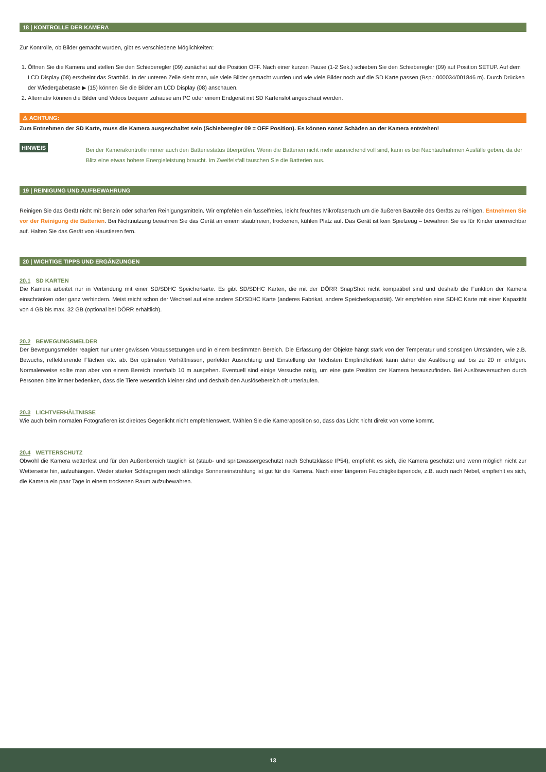18 | KONTROLLE DER KAMERA
Zur Kontrolle, ob Bilder gemacht wurden, gibt es verschiedene Möglichkeiten:
1. Öffnen Sie die Kamera und stellen Sie den Schieberegler (09) zunächst auf die Position OFF. Nach einer kurzen Pause (1-2 Sek.) schieben Sie den Schieberegler (09) auf Position SETUP. Auf dem LCD Display (08) erscheint das Startbild. In der unteren Zeile sieht man, wie viele Bilder gemacht wurden und wie viele Bilder noch auf die SD Karte passen (Bsp.: 000034/001846 m). Durch Drücken der Wiedergabetaste ▶ (15) können Sie die Bilder am LCD Display (08) anschauen.
2. Alternativ können die Bilder und Videos bequem zuhause am PC oder einem Endgerät mit SD Kartenslot angeschaut werden.
⚠ ACHTUNG:
Zum Entnehmen der SD Karte, muss die Kamera ausgeschaltet sein (Schieberegler 09 = OFF Position). Es können sonst Schäden an der Kamera entstehen!
HINWEIS
Bei der Kamerakontrolle immer auch den Batteriestatus überprüfen. Wenn die Batterien nicht mehr ausreichend voll sind, kann es bei Nachtaufnahmen Ausfälle geben, da der Blitz eine etwas höhere Energieleistung braucht. Im Zweifelsfall tauschen Sie die Batterien aus.
19 | REINIGUNG UND AUFBEWAHRUNG
Reinigen Sie das Gerät nicht mit Benzin oder scharfen Reinigungsmitteln. Wir empfehlen ein fusselfreies, leicht feuchtes Mikrofasertuch um die äußeren Bauteile des Geräts zu reinigen. Entnehmen Sie vor der Reinigung die Batterien. Bei Nichtnutzung bewahren Sie das Gerät an einem staubfreien, trockenen, kühlen Platz auf. Das Gerät ist kein Spielzeug – bewahren Sie es für Kinder unerreichbar auf. Halten Sie das Gerät von Haustieren fern.
20 | WICHTIGE TIPPS UND ERGÄNZUNGEN
20.1 SD KARTEN
Die Kamera arbeitet nur in Verbindung mit einer SD/SDHC Speicherkarte. Es gibt SD/SDHC Karten, die mit der DÖRR SnapShot nicht kompatibel sind und deshalb die Funktion der Kamera einschränken oder ganz verhindern. Meist reicht schon der Wechsel auf eine andere SD/SDHC Karte (anderes Fabrikat, andere Speicherkapazität). Wir empfehlen eine SDHC Karte mit einer Kapazität von 4 GB bis max. 32 GB (optional bei DÖRR erhältlich).
20.2 BEWEGUNGSMELDER
Der Bewegungsmelder reagiert nur unter gewissen Voraussetzungen und in einem bestimmten Bereich. Die Erfassung der Objekte hängt stark von der Temperatur und sonstigen Umständen, wie z.B. Bewuchs, reflektierende Flächen etc. ab. Bei optimalen Verhältnissen, perfekter Ausrichtung und Einstellung der höchsten Empfindlichkeit kann daher die Auslösung auf bis zu 20 m erfolgen. Normalerweise sollte man aber von einem Bereich innerhalb 10 m ausgehen. Eventuell sind einige Versuche nötig, um eine gute Position der Kamera herauszufinden. Bei Auslöseversuchen durch Personen bitte immer bedenken, dass die Tiere wesentlich kleiner sind und deshalb den Auslösebereich oft unterlaufen.
20.3 LICHTVERHÄLTNISSE
Wie auch beim normalen Fotografieren ist direktes Gegenlicht nicht empfehlenswert. Wählen Sie die Kameraposition so, dass das Licht nicht direkt von vorne kommt.
20.4 WETTERSCHUTZ
Obwohl die Kamera wetterfest und für den Außenbereich tauglich ist (staub- und spritzwassergeschützt nach Schutzklasse IP54), empfiehlt es sich, die Kamera geschützt und wenn möglich nicht zur Wetterseite hin, aufzuhängen. Weder starker Schlagregen noch ständige Sonneneinstrahlung ist gut für die Kamera. Nach einer längeren Feuchtigkeitsperiode, z.B. auch nach Nebel, empfiehlt es sich, die Kamera ein paar Tage in einem trockenen Raum aufzubewahren.
13